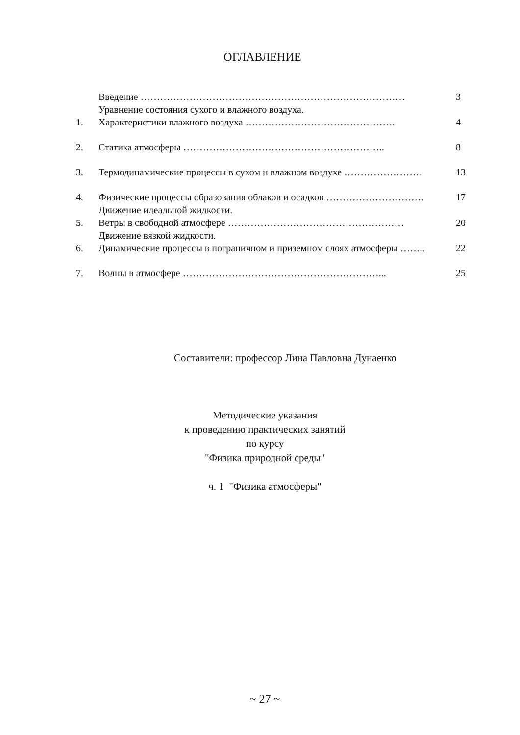ОГЛАВЛЕНИЕ
| | Введение ……………………………………………………………………… | 3 |
| | Уравнение состояния сухого и влажного воздуха. | |
| 1. | Характеристики влажного воздуха ………………………………………. | 4 |
| 2. | Статика атмосферы …………………………………………………….. | 8 |
| 3. | Термодинамические процессы в сухом и влажном воздухе …………………… | 13 |
| 4. | Физические процессы образования облаков и осадков ………………………… | 17 |
| | Движение идеальной жидкости. | |
| 5. | Ветры в свободной атмосфере ……………………………………………… | 20 |
| | Движение вязкой жидкости. | |
| 6. | Динамические процессы в пограничном и приземном слоях атмосферы …….. | 22 |
| 7. | Волны в атмосфере ……………………………………………………... | 25 |
Составители: профессор Лина Павловна Дунаенко
Методические указания
к проведению практических занятий
по курсу
"Физика природной среды"
ч. 1 "Физика атмосферы"
~ 27 ~